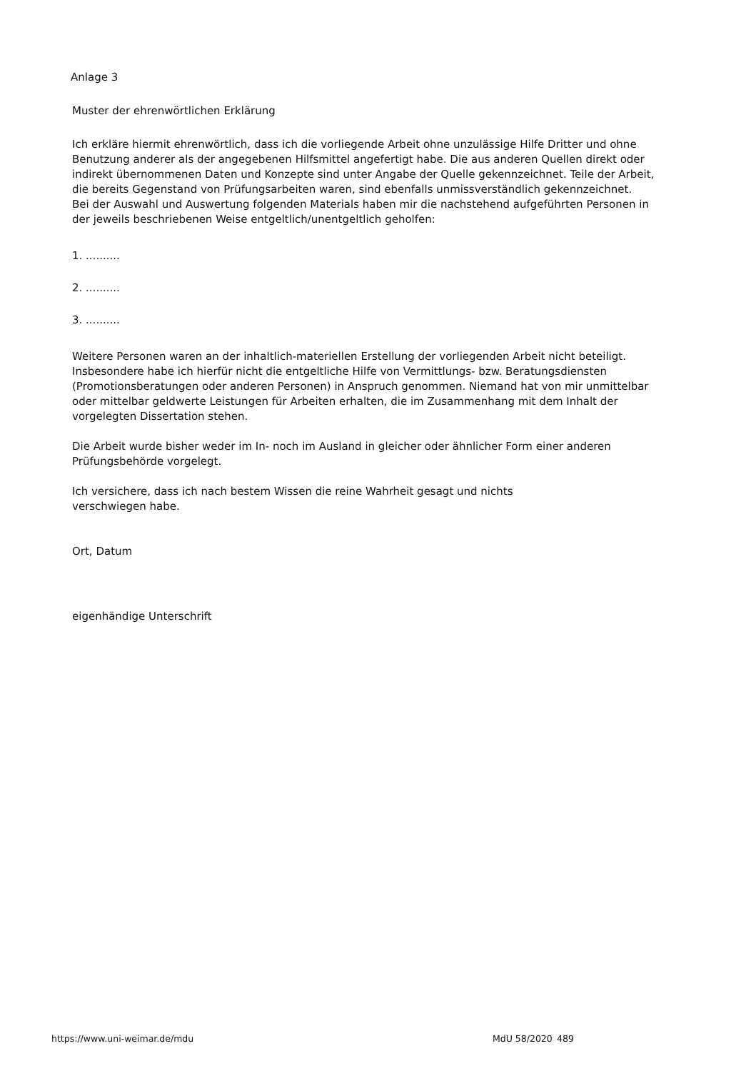Anlage 3
Muster der ehrenwörtlichen Erklärung
Ich erkläre hiermit ehrenwörtlich, dass ich die vorliegende Arbeit ohne unzulässige Hilfe Dritter und ohne Benutzung anderer als der angegebenen Hilfsmittel angefertigt habe. Die aus anderen Quellen direkt oder indirekt übernommenen Daten und Konzepte sind unter Angabe der Quelle gekennzeichnet. Teile der Arbeit, die bereits Gegenstand von Prüfungsarbeiten waren, sind ebenfalls unmissverständlich gekennzeichnet.
Bei der Auswahl und Auswertung folgenden Materials haben mir die nachstehend aufgeführten Personen in der jeweils beschriebenen Weise entgeltlich/unentgeltlich geholfen:
1. ..........
2. ..........
3. ..........
Weitere Personen waren an der inhaltlich-materiellen Erstellung der vorliegenden Arbeit nicht beteiligt. Insbesondere habe ich hierfür nicht die entgeltliche Hilfe von Vermittlungs- bzw. Beratungsdiensten (Promotionsberatungen oder anderen Personen) in Anspruch genommen. Niemand hat von mir unmittelbar oder mittelbar geldwerte Leistungen für Arbeiten erhalten, die im Zusammenhang mit dem Inhalt der vorgelegten Dissertation stehen.
Die Arbeit wurde bisher weder im In- noch im Ausland in gleicher oder ähnlicher Form einer anderen Prüfungsbehörde vorgelegt.
Ich versichere, dass ich nach bestem Wissen die reine Wahrheit gesagt und nichts
verschwiegen habe.
Ort, Datum
eigenhändige Unterschrift
https://www.uni-weimar.de/mdu MdU 58/2020 489